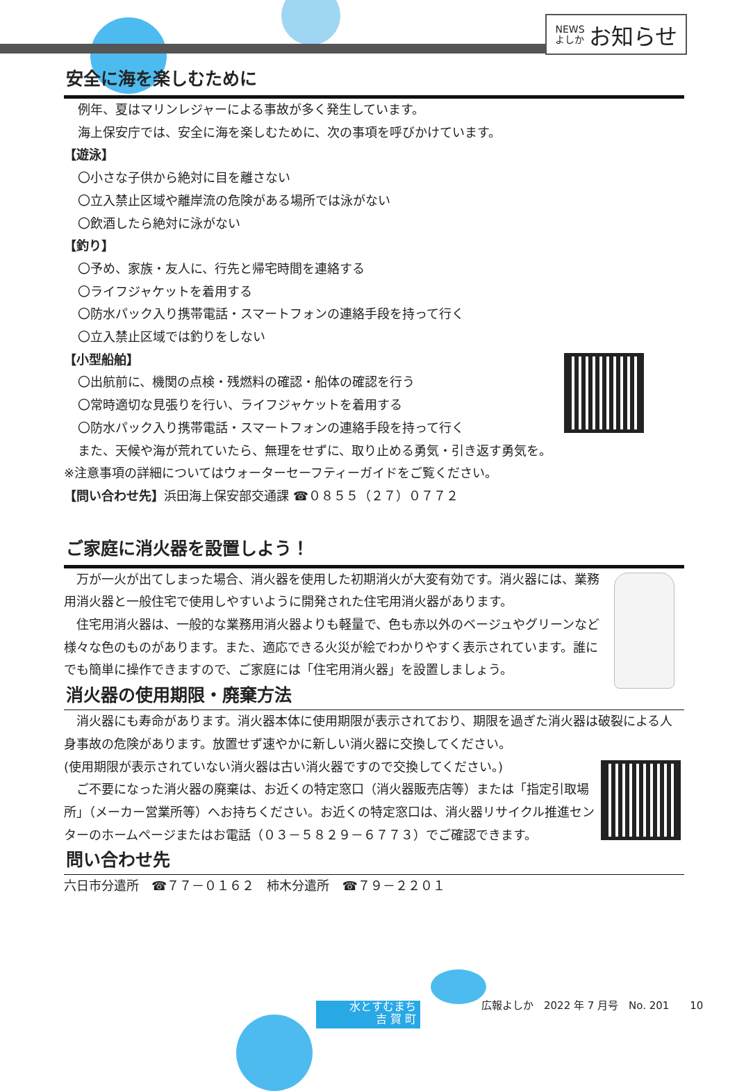NEWS
よしか お知らせ
安全に海を楽しむために
例年、夏はマリンレジャーによる事故が多く発生しています。
海上保安庁では、安全に海を楽しむために、次の事項を呼びかけています。
【遊泳】
〇小さな子供から絶対に目を離さない
〇立入禁止区域や離岸流の危険がある場所では泳がない
〇飲酒したら絶対に泳がない
【釣り】
〇予め、家族・友人に、行先と帰宅時間を連絡する
〇ライフジャケットを着用する
〇防水パック入り携帯電話・スマートフォンの連絡手段を持って行く
〇立入禁止区域では釣りをしない
【小型船舶】
〇出航前に、機関の点検・残燃料の確認・船体の確認を行う
〇常時適切な見張りを行い、ライフジャケットを着用する
〇防水パック入り携帯電話・スマートフォンの連絡手段を持って行く
また、天候や海が荒れていたら、無理をせずに、取り止める勇気・引き返す勇気を。
※注意事項の詳細についてはウォーターセーフティーガイドをご覧ください。
【問い合わせ先】浜田海上保安部交通課 ☎０８５５（２７）０７７２
ご家庭に消火器を設置しよう！
　万が一火が出てしまった場合、消火器を使用した初期消火が大変有効です。消火器には、業務用消火器と一般住宅で使用しやすいように開発された住宅用消火器があります。
　住宅用消火器は、一般的な業務用消火器よりも軽量で、色も赤以外のベージュやグリーンなど様々な色のものがあります。また、適応できる火災が絵でわかりやすく表示されています。誰にでも簡単に操作できますので、ご家庭には「住宅用消火器」を設置しましょう。
消火器の使用期限・廃棄方法
　消火器にも寿命があります。消火器本体に使用期限が表示されており、期限を過ぎた消火器は破裂による人身事故の危険があります。放置せず速やかに新しい消火器に交換してください。
(使用期限が表示されていない消火器は古い消火器ですので交換してください。)
　ご不要になった消火器の廃棄は、お近くの特定窓口（消火器販売店等）または「指定引取場所」（メーカー営業所等）へお持ちください。お近くの特定窓口は、消火器リサイクル推進センターのホームページまたはお電話（０３－５８２９－６７７３）でご確認できます。
問い合わせ先
六日市分遣所　☎７７－０１６２　柿木分遣所　☎７９－２２０１
水とすむまち
吉 賀 町
広報よしか　2022 年 7 月号　No. 201　　10